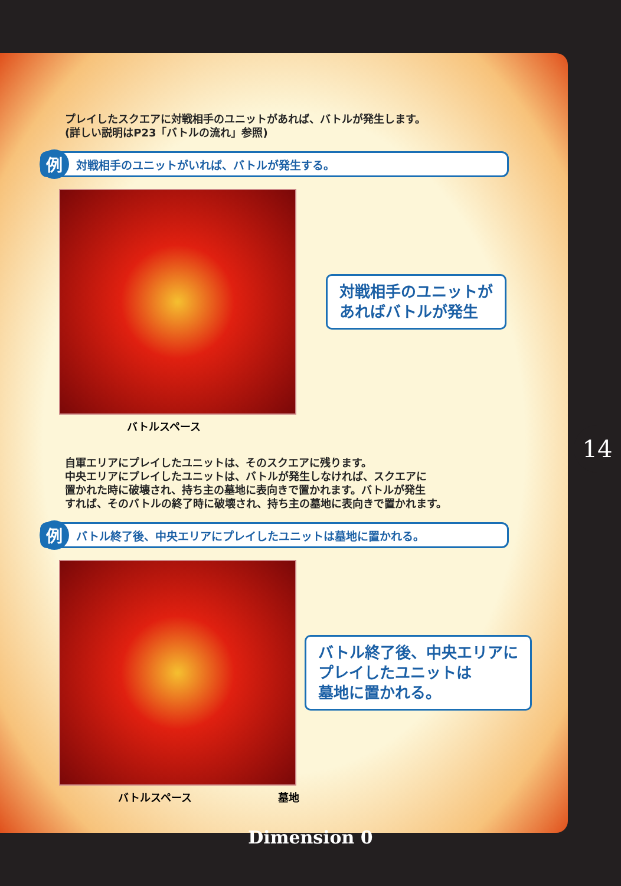プレイしたスクエアに対戦相手のユニットがあれば、バトルが発生します。
(詳しい説明はP23「バトルの流れ」参照)
例対戦相手のユニットがいれば、バトルが発生する。
対戦相手のユニットが
あればバトルが発生
バトルスペース
自軍エリアにプレイしたユニットは、そのスクエアに残ります。
中央エリアにプレイしたユニットは、バトルが発生しなければ、スクエアに
置かれた時に破壊され、持ち主の墓地に表向きで置かれます。バトルが発生
すれば、そのバトルの終了時に破壊され、持ち主の墓地に表向きで置かれます。
例バトル終了後、中央エリアにプレイしたユニットは墓地に置かれる。
バトル終了後、中央エリアに
プレイしたユニットは
墓地に置かれる。
バトルスペース 墓地
14
Dimension 0